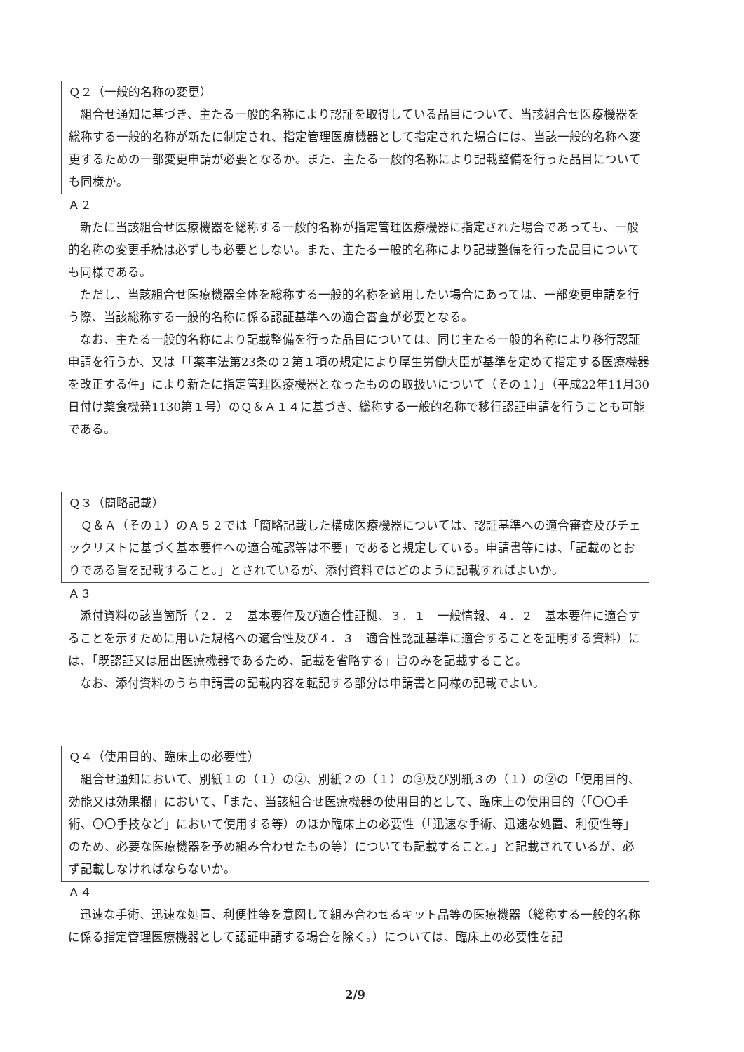Ｑ２（一般的名称の変更）
組合せ通知に基づき、主たる一般的名称により認証を取得している品目について、当該組合せ医療機器を総称する一般的名称が新たに制定され、指定管理医療機器として指定された場合には、当該一般的名称へ変更するための一部変更申請が必要となるか。また、主たる一般的名称により記載整備を行った品目についても同様か。
Ａ２
新たに当該組合せ医療機器を総称する一般的名称が指定管理医療機器に指定された場合であっても、一般的名称の変更手続は必ずしも必要としない。また、主たる一般的名称により記載整備を行った品目についても同様である。
ただし、当該組合せ医療機器全体を総称する一般的名称を適用したい場合にあっては、一部変更申請を行う際、当該総称する一般的名称に係る認証基準への適合審査が必要となる。
なお、主たる一般的名称により記載整備を行った品目については、同じ主たる一般的名称により移行認証申請を行うか、又は「「薬事法第23条の２第１項の規定により厚生労働大臣が基準を定めて指定する医療機器を改正する件」により新たに指定管理医療機器となったものの取扱いについて（その１）」（平成22年11月30日付け薬食機発1130第１号）のＱ＆Ａ１４に基づき、総称する一般的名称で移行認証申請を行うことも可能である。
Ｑ３（簡略記載）
Ｑ＆Ａ（その１）のＡ５２では「簡略記載した構成医療機器については、認証基準への適合審査及びチェックリストに基づく基本要件への適合確認等は不要」であると規定している。申請書等には、「記載のとおりである旨を記載すること。」とされているが、添付資料ではどのように記載すればよいか。
Ａ３
添付資料の該当箇所（２．２　基本要件及び適合性証拠、３．１　一般情報、４．２　基本要件に適合することを示すために用いた規格への適合性及び４．３　適合性認証基準に適合することを証明する資料）には、「既認証又は届出医療機器であるため、記載を省略する」旨のみを記載すること。
なお、添付資料のうち申請書の記載内容を転記する部分は申請書と同様の記載でよい。
Ｑ４（使用目的、臨床上の必要性）
組合せ通知において、別紙１の（１）の②、別紙２の（１）の③及び別紙３の（１）の②の「使用目的、効能又は効果欄」において、「また、当該組合せ医療機器の使用目的として、臨床上の使用目的（「〇〇手術、〇〇手技など」において使用する等）のほか臨床上の必要性（「迅速な手術、迅速な処置、利便性等」のため、必要な医療機器を予め組み合わせたもの等）についても記載すること。」と記載されているが、必ず記載しなければならないか。
Ａ４
迅速な手術、迅速な処置、利便性等を意図して組み合わせるキット品等の医療機器（総称する一般的名称に係る指定管理医療機器として認証申請する場合を除く。）については、臨床上の必要性を記
2/9